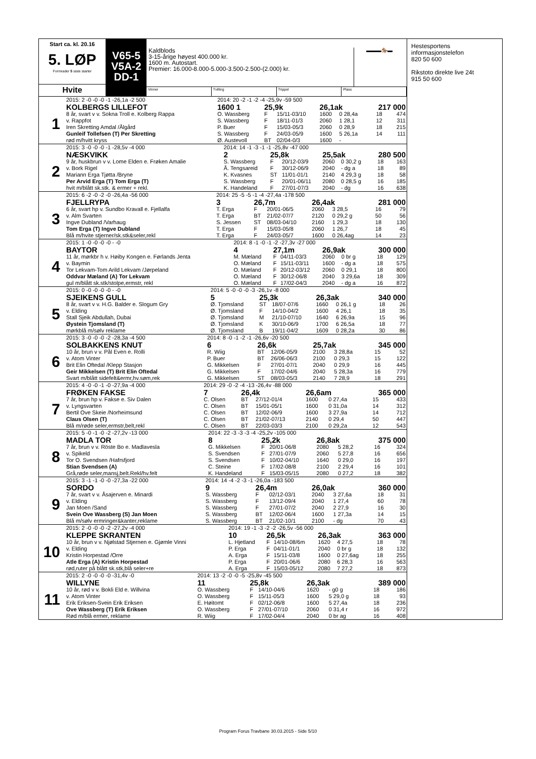Start ca. kl. 20.16
5. LØP
Formrader 5 siste starter
Hvite
V65-5
V5A-2
DD-1
Kaldblods
3-15-årige høyest 400.000 kr.
1600 m. Autostart.
Premier: 16.000-8.000-5.000-3.500-2.500-(2.000) kr.
▬▬▬🏇▬
Vinner Tvilling Trippel Plass
| | 2015: 2 -0 -0 -0 -1 -26,1a -2 500 | 2014: 20 -2 -1 -2 -4 -25,9v -59 500 | | | | | | |
| 1 | KOLBERGS LILLEFOT | 1600 1 | 25,9k | | 26,1ak | | 217 000 | |
| | 8 år, svart v v. Sokna Troll e. Kolberg Rappa | O. Wassberg | F | 15/11-03/10 | 1600 | 0 28,4a | 18 | 474 |
| | v. Rappfot | S. Wassberg | F | 18/11-01/3 | 2060 | 1 28,1 | 12 | 311 |
| | Iren Skretting Amdal /Ålgård | P. Buer | F | 15/03-05/3 | 2060 | 0 28,9 | 18 | 215 |
| | Gunleif Tollefsen (T) Per Skretting | S. Wassberg | F | 24/03-05/9 | 1600 | 5 26,1a | 14 | 111 |
| | rød m/hvitt kryss | Ø. Austevoll | BT | 02/04-0/3 | 1600 | - | | |
| | 2015: 3 -0 -0 -0 -1 -28,5v -4 000 | 2014: 14 -1 -3 -1 -1 -25,8v -47 000 | | | | | | |
| 2 | NÆSKVIKK | 2 | 25,8k | | 25,5ak | | 280 500 | |
| | 9 år, huskbrun v v. Lome Elden e. Frøken Amalie | S. Wassberg | F | 20/12-03/9 | 2060 | 0 30,2 g | 18 | 163 |
| | v. Bork Rigel | Å. Tengsareid | F | 30/12-06/9 | 2040 | - dg a | 18 | 89 |
| | Mariann Erga Tjøtta /Bryne | K. Kvasnes | ST | 11/01-01/1 | 2140 | 4 29,3 g | 18 | 58 |
| | Per Arvid Erga (T) Tom Erga (T) | S. Wassberg | F | 20/01-06/11 | 2080 | 0 28,5 g | 16 | 185 |
| | hvit m/blått sk.stk. & ermer + rekl. | K. Handeland | F | 27/01-07/3 | 2040 | - dg | 16 | 638 |
| | 2015: 6 -2 -0 -2 -0 -26,4a -56 000 | 2014: 25 -5 -5 -1 -4 -27,4a -178 500 | | | | | | |
| 3 | FJELLRYPA | 3 | 26,7m | | 26,4ak | | 281 000 | |
| | 6 år, svart hp v. Sundbo Kravall e. Fjellalfa | T. Erga | F | 20/01-06/5 | 2060 | 3 28,5 | 16 | 79 |
| | v. Alm Svarten | T. Erga | BT | 21/02-07/7 | 2120 | 0 29,2 g | 50 | 56 |
| | Ingve Dubland /Varhaug | S. Jessen | ST | 08/03-04/10 | 2160 | 1 29,3 | 18 | 130 |
| | Tom Erga (T) Ingve Dubland | T. Erga | F | 15/03-05/8 | 2060 | 1 26,7 | 18 | 45 |
| | Blå m/hvite stjerner/sk.stk&seler,rekl | T. Erga | F | 24/03-05/7 | 1600 | 0 26,4ag | 14 | 23 |
| | 2015: 1 -0 -0 -0 -0 - -0 | 2014: 8 -1 -0 -1 -2 -27,3v -27 000 | | | | | | |
| 4 | BAYTOR | 4 | 27,1m | | 26,9ak | | 300 000 | |
| | 11 år, mørkbr h v. Høiby Kongen e. Førlands Jenta | M. Mæland | F | 04/11-03/3 | 2060 | 0 br g | 18 | 129 |
| | v. Baymin | O. Mæland | F | 15/11-03/11 | 1600 | - dg a | 18 | 575 |
| | Tor Lekvam-Tom Arild Lekvam /Jørpeland | O. Mæland | F | 20/12-03/12 | 2060 | 0 29,1 | 18 | 800 |
| | Oddvar Mæland (A) Tor Lekvam | O. Mæland | F | 30/12-06/8 | 2040 | 3 29,6a | 18 | 309 |
| | gul m/blått sk.stk/stolpe,ermstr, rekl | O. Mæland | F | 17/02-04/3 | 2040 | - dg a | 16 | 872 |
| | 2015: 0 -0 -0 -0 -0 - -0 | 2014: 5 -0 -0 -0 -3 -26,1v -8 000 | | | | | | |
| 5 | SJEIKENS GULL | 5 | 25,3k | | 26,3ak | | 340 000 | |
| | 8 år, svart v v. H.G. Balder e. Slogum Gry | Ø. Tjomsland | ST | 18/07-07/6 | 1660 | 0 26,1 g | 18 | 26 |
| | v. Elding | Ø. Tjomsland | F | 14/10-04/2 | 1600 | 4 26,1 | 18 | 35 |
| | Stall Sjeik Abdullah, Dubai | Ø. Tjomsland | M | 21/10-07/10 | 1640 | 6 26,9a | 15 | 96 |
| | Øystein Tjomsland (T) | Ø. Tjomsland | K | 30/10-06/9 | 1700 | 6 26,5a | 18 | 77 |
| | mørkblå m/sølv reklame | Ø. Tjomsland | B | 19/11-04/2 | 1609 | 0 28,2a | 30 | 86 |
| | 2015: 3 -0 -0 -0 -2 -28,3a -4 500 | 2014: 8 -0 -1 -2 -1 -26,6v -20 500 | | | | | | |
| 6 | SOLBAKKENS KNUT | 6 | 26,6k | | 25,7ak | | 345 000 | |
| | 10 år, brun v v. Pål Even e. Rolli | R. Wiig | BT | 12/06-05/9 | 2100 | 3 28,8a | 15 | 52 |
| | v. Atom Vinter | P. Buer | BT | 26/06-06/3 | 2100 | 0 29,3 | 15 | 122 |
| | Brit Elin Oftedal /Klepp Stasjon | G. Mikkelsen | F | 27/01-07/1 | 2040 | 0 29,9 | 16 | 445 |
| | Geir Mikkelsen (T) Brit Elin Oftedal | G. Mikkelsen | F | 17/02-04/6 | 2040 | 5 28,3a | 16 | 779 |
| | Svart m/blått sidefelt&ermr,hv.søm,rek | G. Mikkelsen | ST | 08/03-05/3 | 2140 | 7 28,9 | 18 | 291 |
| | 2015: 4 -0 -0 -1 -0 -27,9a -4 000 | 2014: 29 -0 -2 -4 -13 -26,4v -88 000 | | | | | | |
| 7 | FRØKEN FAKSE | 7 | 26,4k | | 26,6am | | 365 000 | |
| | 7 år, brun hp v. Fakse e. Siv Dalen | C. Olsen | BT | 27/12-01/4 | 1600 | 0 27,4a | 15 | 433 |
| | v. Lyngsvarten | C. Olsen | BT | 15/01-05/1 | 1600 | 0 31,0a | 14 | 312 |
| | Bertil Ove Skeie /Norheimsund | C. Olsen | BT | 12/02-06/9 | 1600 | 3 27,9a | 14 | 712 |
| | Claus Olsen (T) | C. Olsen | BT | 21/02-07/13 | 2140 | 0 29,4 | 50 | 447 |
| | Blå m/røde seler,ermstr,belt,rekl | C. Olsen | BT | 22/03-03/3 | 2100 | 0 29,2a | 12 | 543 |
| | 2015: 5 -0 -1 -0 -2 -27,2v -13 000 | 2014: 22 -3 -3 -3 -4 -25,2v -105 000 | | | | | | |
| 8 | MADLA TOR | 8 | 25,2k | | 26,8ak | | 375 000 | |
| | 7 år, brun v v. Röste Bo e. Madlavesla | G. Mikkelsen | F | 20/01-06/8 | 2080 | 5 28,2 | 16 | 324 |
| | v. Spikeld | S. Svendsen | F | 27/01-07/9 | 2060 | 5 27,8 | 16 | 656 |
| | Tor O. Svendsen /Hafrsfjord | S. Svendsen | F | 10/02-04/10 | 1640 | 0 29,0 | 16 | 197 |
| | Stian Svendsen (A) | C. Steine | F | 17/02-08/8 | 2100 | 2 29,4 | 16 | 101 |
| | Grå,røde seler,mansj,belt.Rekl/hv.felt | K. Handeland | F | 15/03-05/15 | 2080 | 0 27,2 | 18 | 382 |
| | 2015: 3 -1 -1 -0 -0 -27,3a -22 000 | 2014: 14 -4 -2 -3 -1 -26,0a -183 500 | | | | | | |
| 9 | SORDO | 9 | 26,4m | | 26,0ak | | 360 000 | |
| | 7 år, svart v v. Åsajerven e. Minardi | S. Wassberg | F | 02/12-03/1 | 2040 | 3 27,6a | 18 | 31 |
| | v. Elding | S. Wassberg | F | 13/12-09/4 | 2040 | 1 27,4 | 60 | 78 |
| | Jan Moen /Sand | S. Wassberg | F | 27/01-07/2 | 2040 | 2 27,9 | 16 | 30 |
| | Svein Ove Wassberg (S) Jan Moen | S. Wassberg | BT | 12/02-06/4 | 1600 | 1 27,3a | 14 | 15 |
| | Blå m/sølv ermringer&kanter,reklame | S. Wassberg | BT | 21/02-10/1 | 2100 | - dg | 70 | 43 |
| | 2015: 2 -0 -0 -0 -2 -27,2v -4 000 | 2014: 19 -1 -3 -2 -2 -26,5v -56 000 | | | | | | |
| 10 | KLEPPE SKRANTEN | 10 | 26,5k | | 26,3ak | | 363 000 | |
| | 10 år, brun v v. Njølstad Stjernen e. Gjømle Vinni | L. Hjetland | F | 14/10-08/6m | 1620 | 4 27,5 | 18 | 78 |
| | v. Elding | P. Erga | F | 04/11-01/1 | 2040 | 0 br g | 18 | 132 |
| | Kristin Horpestad /Orre | A. Erga | F | 15/11-03/8 | 1600 | 0 27,6ag | 18 | 255 |
| | Atle Erga (A) Kristin Horpestad | P. Erga | F | 20/01-06/6 | 2080 | 6 28,3 | 16 | 563 |
| | rød,ruter på blått sk.stk,blå seler+re | A. Erga | F | 15/03-05/12 | 2080 | 7 27,2 | 18 | 873 |
| | 2015: 2 -0 -0 -0 -0 -31,4v -0 | 2014: 13 -2 -0 -0 -5 -25,8v -45 500 | | | | | | |
| 11 | WILLYNE | 11 | 25,8k | | 26,3ak | | 389 000 | |
| | 10 år, rød v v. Bokli Eld e. Willvina | O. Wassberg | F | 14/10-04/6 | 1620 | - g0 g | 18 | 186 |
| | v. Atom Vinter | O. Wassberg | F | 15/11-05/3 | 1600 | 5 29,0 g | 18 | 93 |
| | Erik Eriksen-Svein Erik Eriksen | E. Høitomt | F | 02/12-06/8 | 1600 | 5 27,4a | 18 | 236 |
| | Ove Wassberg (T) Erik Eriksen | O. Wassberg | F | 27/01-07/10 | 2060 | 0 31,4 r | 16 | 972 |
| | Rød m/blå ermer, reklame | R. Wiig | F | 17/02-04/4 | 2040 | 0 br ag | 16 | 408 |
Hestesportens
informasjonstelefon
820 50 600
Rikstoto direkte live 24t
915 50 600
Program Forus Travbane 30.03.2015 - Side 5/10